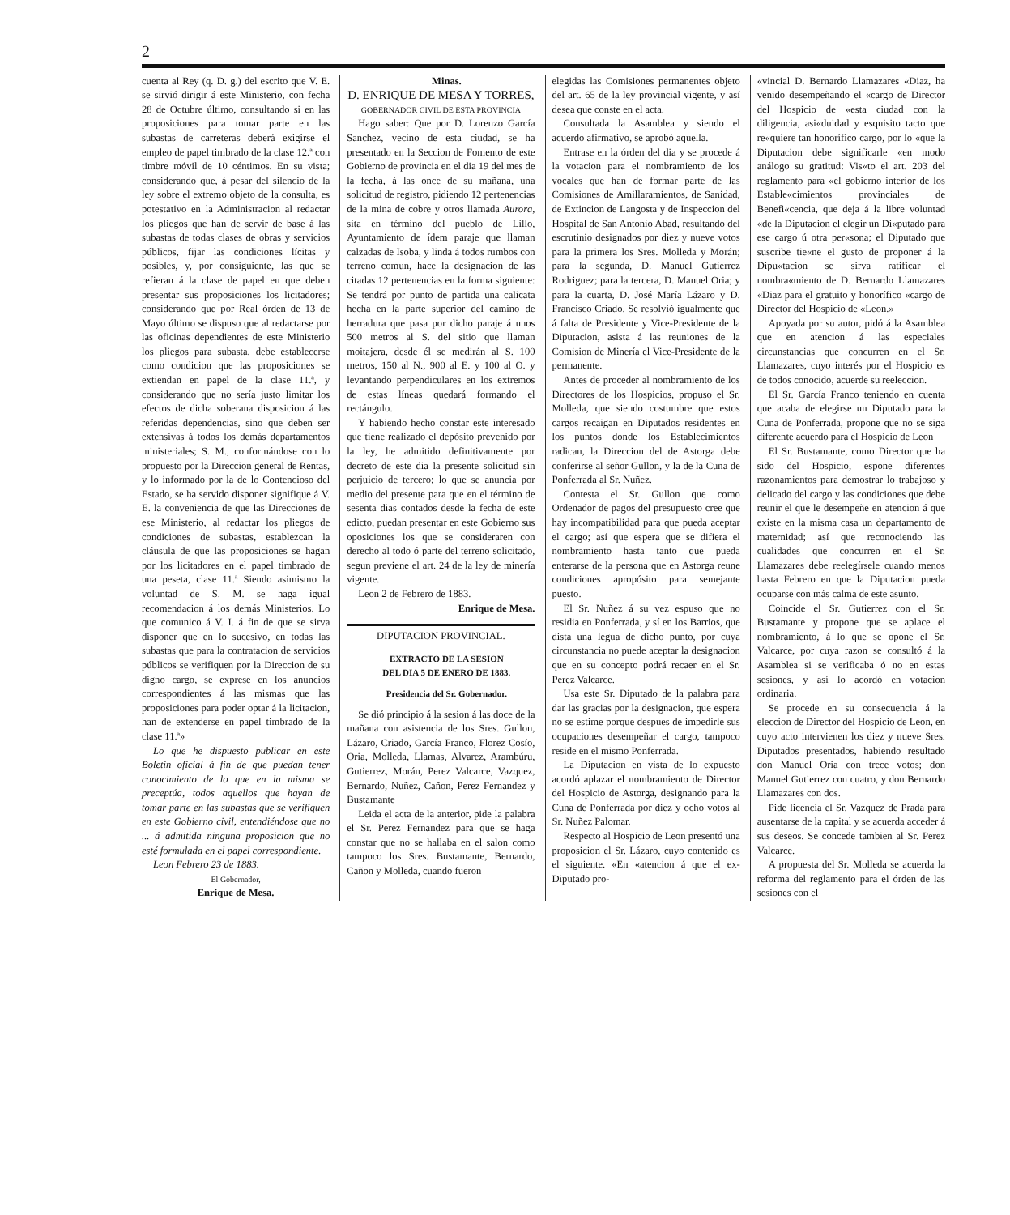2
cuenta al Rey (q. D. g.) del escrito que V. E. se sirvió dirigir á este Ministerio, con fecha 28 de Octubre último, consultando si en las proposiciones para tomar parte en las subastas de carreteras deberá exigirse el empleo de papel timbrado de la clase 12.ª con timbre móvil de 10 céntimos. En su vista; considerando que, á pesar del silencio de la ley sobre el extremo objeto de la consulta, es potestativo en la Administracion al redactar los pliegos que han de servir de base á las subastas de todas clases de obras y servicios públicos, fijar las condiciones lícitas y posibles, y, por consiguiente, las que se refieran á la clase de papel en que deben presentar sus proposiciones los licitadores; considerando que por Real órden de 13 de Mayo último se dispuso que al redactarse por las oficinas dependientes de este Ministerio los pliegos para subasta, debe establecerse como condicion que las proposiciones se extiendan en papel de la clase 11.ª, y considerando que no sería justo limitar los efectos de dicha soberana disposicion á las referidas dependencias, sino que deben ser extensivas á todos los demás departamentos ministeriales; S. M., conformándose con lo propuesto por la Direccion general de Rentas, y lo informado por la de lo Contencioso del Estado, se ha servido disponer signifique á V. E. la conveniencia de que las Direcciones de ese Ministerio, al redactar los pliegos de condiciones de subastas, establezcan la cláusula de que las proposiciones se hagan por los licitadores en el papel timbrado de una peseta, clase 11.ª Siendo asimismo la voluntad de S. M. se haga igual recomendacion á los demás Ministerios. Lo que comunico á V. I. á fin de que se sirva disponer que en lo sucesivo, en todas las subastas que para la contratacion de servicios públicos se verifiquen por la Direccion de su digno cargo, se exprese en los anuncios correspondientes á las mismas que las proposiciones para poder optar á la licitacion, han de extenderse en papel timbrado de la clase 11.ª»
Lo que he dispuesto publicar en este Boletin oficial á fin de que puedan tener conocimiento de lo que en la misma se preceptúa, todos aquellos que hayan de tomar parte en las subastas que se verifiquen en este Gobierno civil, entendiéndose que no ... á admitida ninguna proposicion que no esté formulada en el papel correspondiente.
Leon Febrero 23 de 1883.
El Gobernador,
Enrique de Mesa.
Minas.
D. ENRIQUE DE MESA Y TORRES,
GOBERNADOR CIVIL DE ESTA PROVINCIA
Hago saber: Que por D. Lorenzo García Sanchez, vecino de esta ciudad, se ha presentado en la Seccion de Fomento de este Gobierno de provincia en el dia 19 del mes de la fecha, á las once de su mañana, una solicitud de registro, pidiendo 12 pertenencias de la mina de cobre y otros llamada Aurora, sita en término del pueblo de Lillo, Ayuntamiento de ídem paraje que llaman calzadas de Isoba, y linda á todos rumbos con terreno comun, hace la designacion de las citadas 12 pertenencias en la forma siguiente: Se tendrá por punto de partida una calicata hecha en la parte superior del camino de herradura que pasa por dicho paraje á unos 500 metros al S. del sitio que llaman moitajera, desde él se medirán al S. 100 metros, 150 al N., 900 al E. y 100 al O. y levantando perpendiculares en los extremos de estas líneas quedará formando el rectángulo.
Y habiendo hecho constar este interesado que tiene realizado el depósito prevenido por la ley, he admitido definitivamente por decreto de este dia la presente solicitud sin perjuicio de tercero; lo que se anuncia por medio del presente para que en el término de sesenta dias contados desde la fecha de este edicto, puedan presentar en este Gobierno sus oposiciones los que se consideraren con derecho al todo ó parte del terreno solicitado, segun previene el art. 24 de la ley de minería vigente.
Leon 2 de Febrero de 1883.
Enrique de Mesa.
DIPUTACION PROVINCIAL.
EXTRACTO DE LA SESION
DEL DIA 5 DE ENERO DE 1883.
Presidencia del Sr. Gobernador.
Se dió principio á la sesion á las doce de la mañana con asistencia de los Sres. Gullon, Lázaro, Criado, García Franco, Florez Cosío, Oria, Molleda, Llamas, Alvarez, Arambúru, Gutierrez, Morán, Perez Valcarce, Vazquez, Bernardo, Nuñez, Cañon, Perez Fernandez y Bustamante
Leida el acta de la anterior, pide la palabra el Sr. Perez Fernandez para que se haga constar que no se hallaba en el salon como tampoco los Sres. Bustamante, Bernardo, Cañon y Molleda, cuando fueron
elegidas las Comisiones permanentes objeto del art. 65 de la ley provincial vigente, y así desea que conste en el acta.
Consultada la Asamblea y siendo el acuerdo afirmativo, se aprobó aquella.
Entrase en la órden del dia y se procede á la votacion para el nombramiento de los vocales que han de formar parte de las Comisiones de Amillaramientos, de Sanidad, de Extincion de Langosta y de Inspeccion del Hospital de San Antonio Abad, resultando del escrutinio designados por diez y nueve votos para la primera los Sres. Molleda y Morán; para la segunda, D. Manuel Gutierrez Rodriguez; para la tercera, D. Manuel Oria; y para la cuarta, D. José María Lázaro y D. Francisco Criado. Se resolvió igualmente que á falta de Presidente y Vice-Presidente de la Diputacion, asista á las reuniones de la Comision de Minería el Vice-Presidente de la permanente.
Antes de proceder al nombramiento de los Directores de los Hospicios, propuso el Sr. Molleda, que siendo costumbre que estos cargos recaigan en Diputados residentes en los puntos donde los Establecimientos radican, la Direccion del de Astorga debe conferirse al señor Gullon, y la de la Cuna de Ponferrada al Sr. Nuñez.
Contesta el Sr. Gullon que como Ordenador de pagos del presupuesto cree que hay incompatibilidad para que pueda aceptar el cargo; así que espera que se difiera el nombramiento hasta tanto que pueda enterarse de la persona que en Astorga reune condiciones apropósito para semejante puesto.
El Sr. Nuñez á su vez espuso que no residia en Ponferrada, y sí en los Barrios, que dista una legua de dicho punto, por cuya circunstancia no puede aceptar la designacion que en su concepto podrá recaer en el Sr. Perez Valcarce.
Usa este Sr. Diputado de la palabra para dar las gracias por la designacion, que espera no se estime porque despues de impedirle sus ocupaciones desempeñar el cargo, tampoco reside en el mismo Ponferrada.
La Diputacion en vista de lo expuesto acordó aplazar el nombramiento de Director del Hospicio de Astorga, designando para la Cuna de Ponferrada por diez y ocho votos al Sr. Nuñez Palomar.
Respecto al Hospicio de Leon presentó una proposicion el Sr. Lázaro, cuyo contenido es el siguiente. «En «atencion á que el ex-Diputado pro-
«vincial D. Bernardo Llamazares «Diaz, ha venido desempeñando el «cargo de Director del Hospicio de «esta ciudad con la diligencia, asi«duidad y esquisito tacto que re«quiere tan honorífico cargo, por lo «que la Diputacion debe significarle «en modo análogo su gratitud: Vis«to el art. 203 del reglamento para «el gobierno interior de los Estable«cimientos provinciales de Benefi«cencia, que deja á la libre voluntad «de la Diputacion el elegir un Di«putado para ese cargo ú otra per«sona; el Diputado que suscribe tie«ne el gusto de proponer á la Dipu«tacion se sirva ratificar el nombra«miento de D. Bernardo Llamazares «Diaz para el gratuito y honorífico «cargo de Director del Hospicio de «Leon.»
Apoyada por su autor, pidó á la Asamblea que en atencion á las especiales circunstancias que concurren en el Sr. Llamazares, cuyo interés por el Hospicio es de todos conocido, acuerde su reeleccion.
El Sr. García Franco teniendo en cuenta que acaba de elegirse un Diputado para la Cuna de Ponferrada, propone que no se siga diferente acuerdo para el Hospicio de Leon
El Sr. Bustamante, como Director que ha sido del Hospicio, espone diferentes razonamientos para demostrar lo trabajoso y delicado del cargo y las condiciones que debe reunir el que le desempeñe en atencion á que existe en la misma casa un departamento de maternidad; así que reconociendo las cualidades que concurren en el Sr. Llamazares debe reelegírsele cuando menos hasta Febrero en que la Diputacion pueda ocuparse con más calma de este asunto.
Coincide el Sr. Gutierrez con el Sr. Bustamante y propone que se aplace el nombramiento, á lo que se opone el Sr. Valcarce, por cuya razon se consultó á la Asamblea si se verificaba ó no en estas sesiones, y así lo acordó en votacion ordinaria.
Se procede en su consecuencia á la eleccion de Director del Hospicio de Leon, en cuyo acto intervienen los diez y nueve Sres. Diputados presentados, habiendo resultado don Manuel Oria con trece votos; don Manuel Gutierrez con cuatro, y don Bernardo Llamazares con dos.
Pide licencia el Sr. Vazquez de Prada para ausentarse de la capital y se acuerda acceder á sus deseos. Se concede tambien al Sr. Perez Valcarce.
A propuesta del Sr. Molleda se acuerda la reforma del reglamento para el órden de las sesiones con el